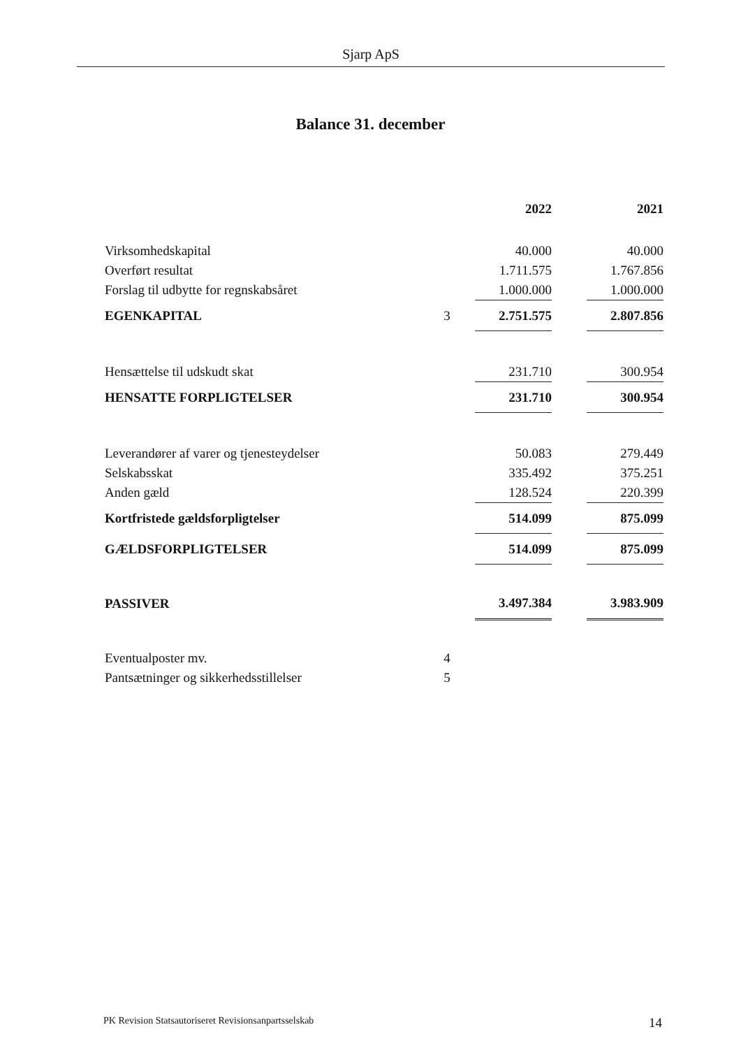Sjarp ApS
Balance 31. december
| | | 2022 | | 2021 |
| --- | --- | --- | --- | --- |
| Virksomhedskapital | | 40.000 | | 40.000 |
| Overført resultat | | 1.711.575 | | 1.767.856 |
| Forslag til udbytte for regnskabsåret | | 1.000.000 | | 1.000.000 |
| EGENKAPITAL | 3 | 2.751.575 | | 2.807.856 |
| Hensættelse til udskudt skat | | 231.710 | | 300.954 |
| HENSATTE FORPLIGTELSER | | 231.710 | | 300.954 |
| Leverandører af varer og tjenesteydelser | | 50.083 | | 279.449 |
| Selskabsskat | | 335.492 | | 375.251 |
| Anden gæld | | 128.524 | | 220.399 |
| Kortfristede gældsforpligtelser | | 514.099 | | 875.099 |
| GÆLDSFORPLIGTELSER | | 514.099 | | 875.099 |
| PASSIVER | | 3.497.384 | | 3.983.909 |
| Eventualposter mv. | 4 | | | |
| Pantsætninger og sikkerhedsstillelser | 5 | | | |
PK Revision Statsautoriseret Revisionsanpartsselskab 14